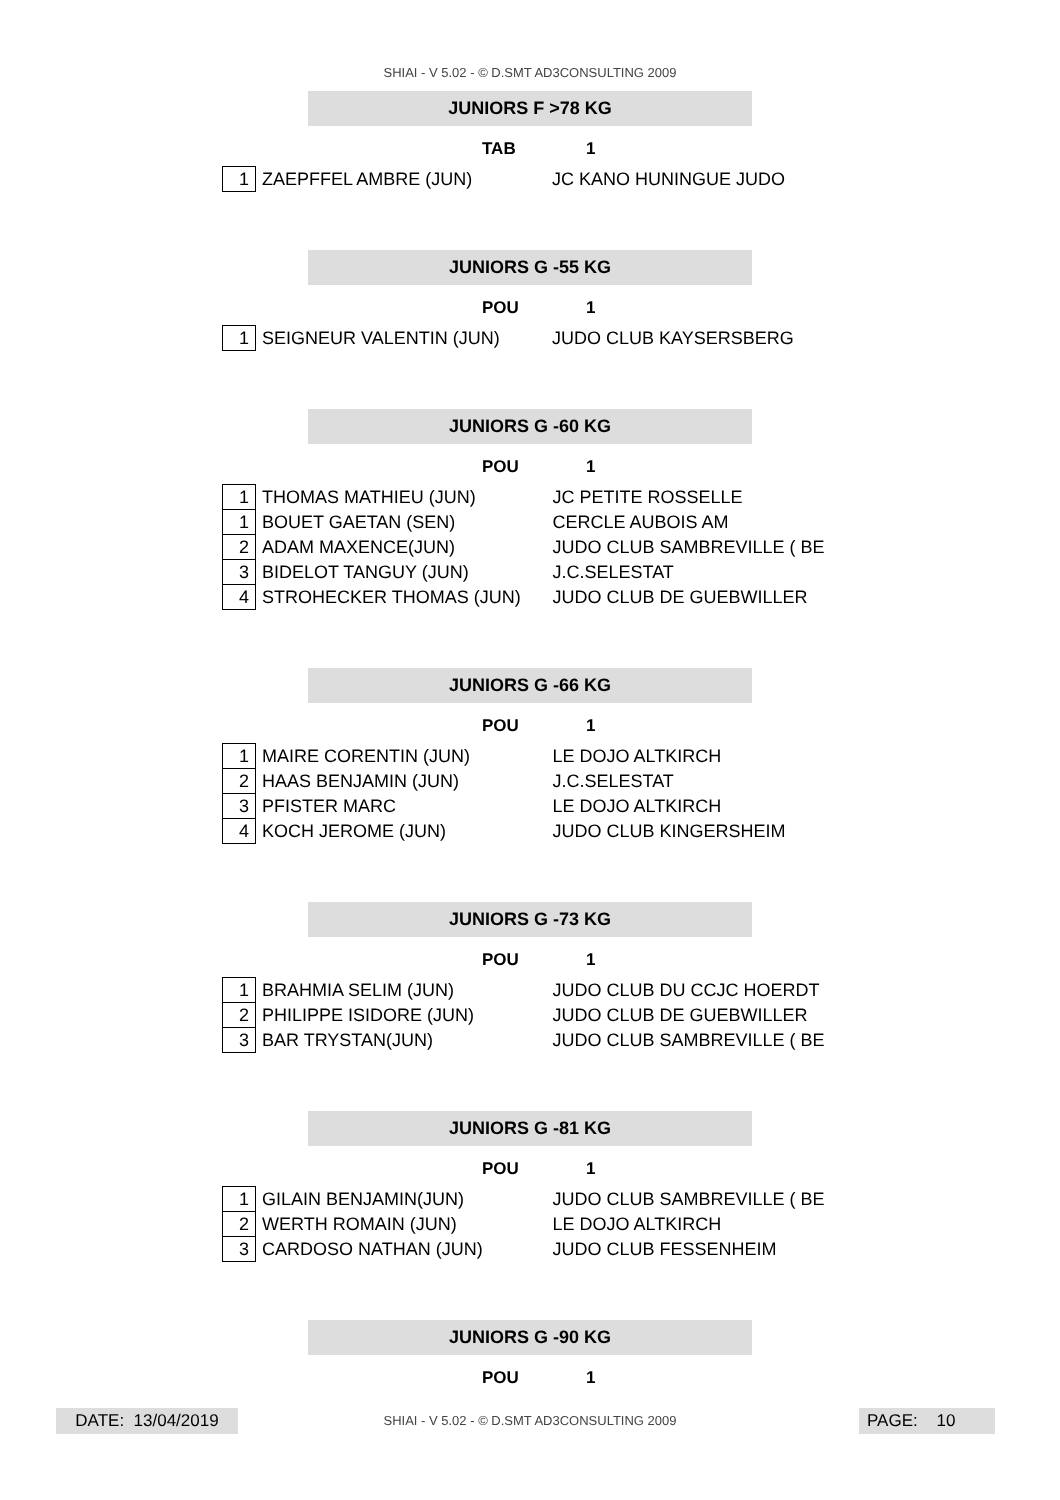SHIAI - V 5.02 - © D.SMT AD3CONSULTING 2009
JUNIORS F >78 KG
TAB 1
| 1 | ZAEPFFEL AMBRE (JUN) | JC KANO HUNINGUE JUDO |
JUNIORS G -55 KG
POU 1
| 1 | SEIGNEUR VALENTIN (JUN) | JUDO CLUB KAYSERSBERG |
JUNIORS G -60 KG
POU 1
| 1 | THOMAS MATHIEU (JUN) | JC PETITE ROSSELLE |
| 1 | BOUET GAETAN (SEN) | CERCLE AUBOIS AM |
| 2 | ADAM MAXENCE(JUN) | JUDO CLUB SAMBREVILLE ( BE |
| 3 | BIDELOT TANGUY (JUN) | J.C.SELESTAT |
| 4 | STROHECKER THOMAS (JUN) | JUDO CLUB DE GUEBWILLER |
JUNIORS G -66 KG
POU 1
| 1 | MAIRE CORENTIN (JUN) | LE DOJO ALTKIRCH |
| 2 | HAAS BENJAMIN (JUN) | J.C.SELESTAT |
| 3 | PFISTER MARC | LE DOJO ALTKIRCH |
| 4 | KOCH JEROME (JUN) | JUDO CLUB KINGERSHEIM |
JUNIORS G -73 KG
POU 1
| 1 | BRAHMIA SELIM (JUN) | JUDO CLUB DU CCJC HOERDT |
| 2 | PHILIPPE ISIDORE (JUN) | JUDO CLUB DE GUEBWILLER |
| 3 | BAR TRYSTAN(JUN) | JUDO CLUB SAMBREVILLE ( BE |
JUNIORS G -81 KG
POU 1
| 1 | GILAIN BENJAMIN(JUN) | JUDO CLUB SAMBREVILLE ( BE |
| 2 | WERTH ROMAIN (JUN) | LE DOJO ALTKIRCH |
| 3 | CARDOSO NATHAN (JUN) | JUDO CLUB FESSENHEIM |
JUNIORS G -90 KG
POU 1
DATE: 13/04/2019
SHIAI - V 5.02 - © D.SMT AD3CONSULTING 2009 PAGE: 10